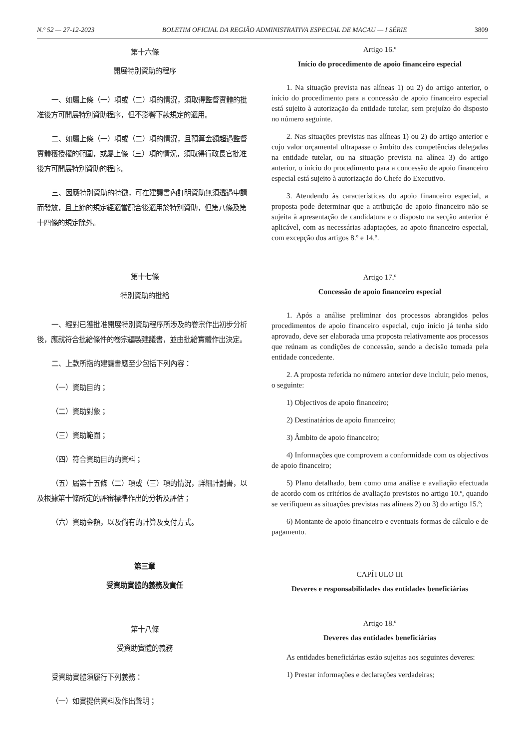N.º 52 — 27-12-2023 BOLETIM OFICIAL DA REGIÃO ADMINISTRATIVA ESPECIAL DE MACAU — I SÉRIE 3809
第十六條
開展特別資助的程序
一、如屬上條（一）項或（二）項的情況，須取得監督實體的批准後方可開展特別資助程序，但不影響下款規定的適用。
二、如屬上條（一）項或（二）項的情況，且預算金額超過監督實體獲授權的範圍，或屬上條（三）項的情況，須取得行政長官批准後方可開展特別資助的程序。
三、因應特別資助的特徵，可在建議書內訂明資助無須透過申請而發放，且上節的規定經適當配合後適用於特別資助，但第八條及第十四條的規定除外。
第十七條
特別資助的批給
一、經對已獲批准開展特別資助程序所涉及的卷宗作出初步分析後，應就符合批給條件的卷宗編製建議書，並由批給實體作出決定。
二、上款所指的建議書應至少包括下列內容：
（一）資助目的；
（二）資助對象；
（三）資助範圍；
（四）符合資助目的的資料；
（五）屬第十五條（二）項或（三）項的情況，詳細計劃書，以及根據第十條所定的評審標準作出的分析及評估；
（六）資助金額，以及倘有的計算及支付方式。
第三章
受資助實體的義務及責任
第十八條
受資助實體的義務
受資助實體須履行下列義務：
（一）如實提供資料及作出聲明；
Artigo 16.º
Início do procedimento de apoio financeiro especial
1. Na situação prevista nas alíneas 1) ou 2) do artigo anterior, o início do procedimento para a concessão de apoio financeiro especial está sujeito à autorização da entidade tutelar, sem prejuízo do disposto no número seguinte.
2. Nas situações previstas nas alíneas 1) ou 2) do artigo anterior e cujo valor orçamental ultrapasse o âmbito das competências delegadas na entidade tutelar, ou na situação prevista na alínea 3) do artigo anterior, o início do procedimento para a concessão de apoio financeiro especial está sujeito à autorização do Chefe do Executivo.
3. Atendendo às características do apoio financeiro especial, a proposta pode determinar que a atribuição de apoio financeiro não se sujeita à apresentação de candidatura e o disposto na secção anterior é aplicável, com as necessárias adaptações, ao apoio financeiro especial, com excepção dos artigos 8.º e 14.º.
Artigo 17.º
Concessão de apoio financeiro especial
1. Após a análise preliminar dos processos abrangidos pelos procedimentos de apoio financeiro especial, cujo início já tenha sido aprovado, deve ser elaborada uma proposta relativamente aos processos que reúnam as condições de concessão, sendo a decisão tomada pela entidade concedente.
2. A proposta referida no número anterior deve incluir, pelo menos, o seguinte:
1) Objectivos de apoio financeiro;
2) Destinatários de apoio financeiro;
3) Âmbito de apoio financeiro;
4) Informações que comprovem a conformidade com os objectivos de apoio financeiro;
5) Plano detalhado, bem como uma análise e avaliação efectuada de acordo com os critérios de avaliação previstos no artigo 10.º, quando se verifiquem as situações previstas nas alíneas 2) ou 3) do artigo 15.º;
6) Montante de apoio financeiro e eventuais formas de cálculo e de pagamento.
CAPÍTULO III
Deveres e responsabilidades das entidades beneficiárias
Artigo 18.º
Deveres das entidades beneficiárias
As entidades beneficiárias estão sujeitas aos seguintes deveres:
1) Prestar informações e declarações verdadeiras;